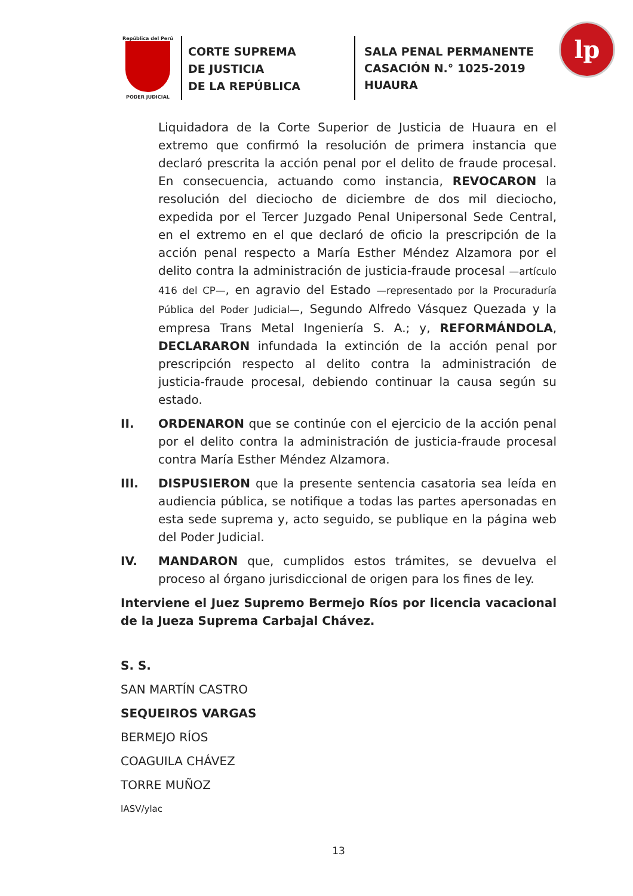República del Perú
PODER JUDICIAL
CORTE SUPREMA
DE JUSTICIA
DE LA REPÚBLICA
SALA PENAL PERMANENTE
CASACIÓN N.° 1025-2019
HUAURA
lp
Liquidadora de la Corte Superior de Justicia de Huaura en el extremo que confirmó la resolución de primera instancia que declaró prescrita la acción penal por el delito de fraude procesal. En consecuencia, actuando como instancia, REVOCARON la resolución del dieciocho de diciembre de dos mil dieciocho, expedida por el Tercer Juzgado Penal Unipersonal Sede Central, en el extremo en el que declaró de oficio la prescripción de la acción penal respecto a María Esther Méndez Alzamora por el delito contra la administración de justicia-fraude procesal —artículo 416 del CP—, en agravio del Estado —representado por la Procuraduría Pública del Poder Judicial—, Segundo Alfredo Vásquez Quezada y la empresa Trans Metal Ingeniería S. A.; y, REFORMÁNDOLA, DECLARARON infundada la extinción de la acción penal por prescripción respecto al delito contra la administración de justicia-fraude procesal, debiendo continuar la causa según su estado.
II. ORDENARON que se continúe con el ejercicio de la acción penal por el delito contra la administración de justicia-fraude procesal contra María Esther Méndez Alzamora.
III. DISPUSIERON que la presente sentencia casatoria sea leída en audiencia pública, se notifique a todas las partes apersonadas en esta sede suprema y, acto seguido, se publique en la página web del Poder Judicial.
IV. MANDARON que, cumplidos estos trámites, se devuelva el proceso al órgano jurisdiccional de origen para los fines de ley.
Interviene el Juez Supremo Bermejo Ríos por licencia vacacional de la Jueza Suprema Carbajal Chávez.
S. S.
SAN MARTÍN CASTRO
SEQUEIROS VARGAS
BERMEJO RÍOS
COAGUILA CHÁVEZ
TORRE MUÑOZ
IASV/ylac
13